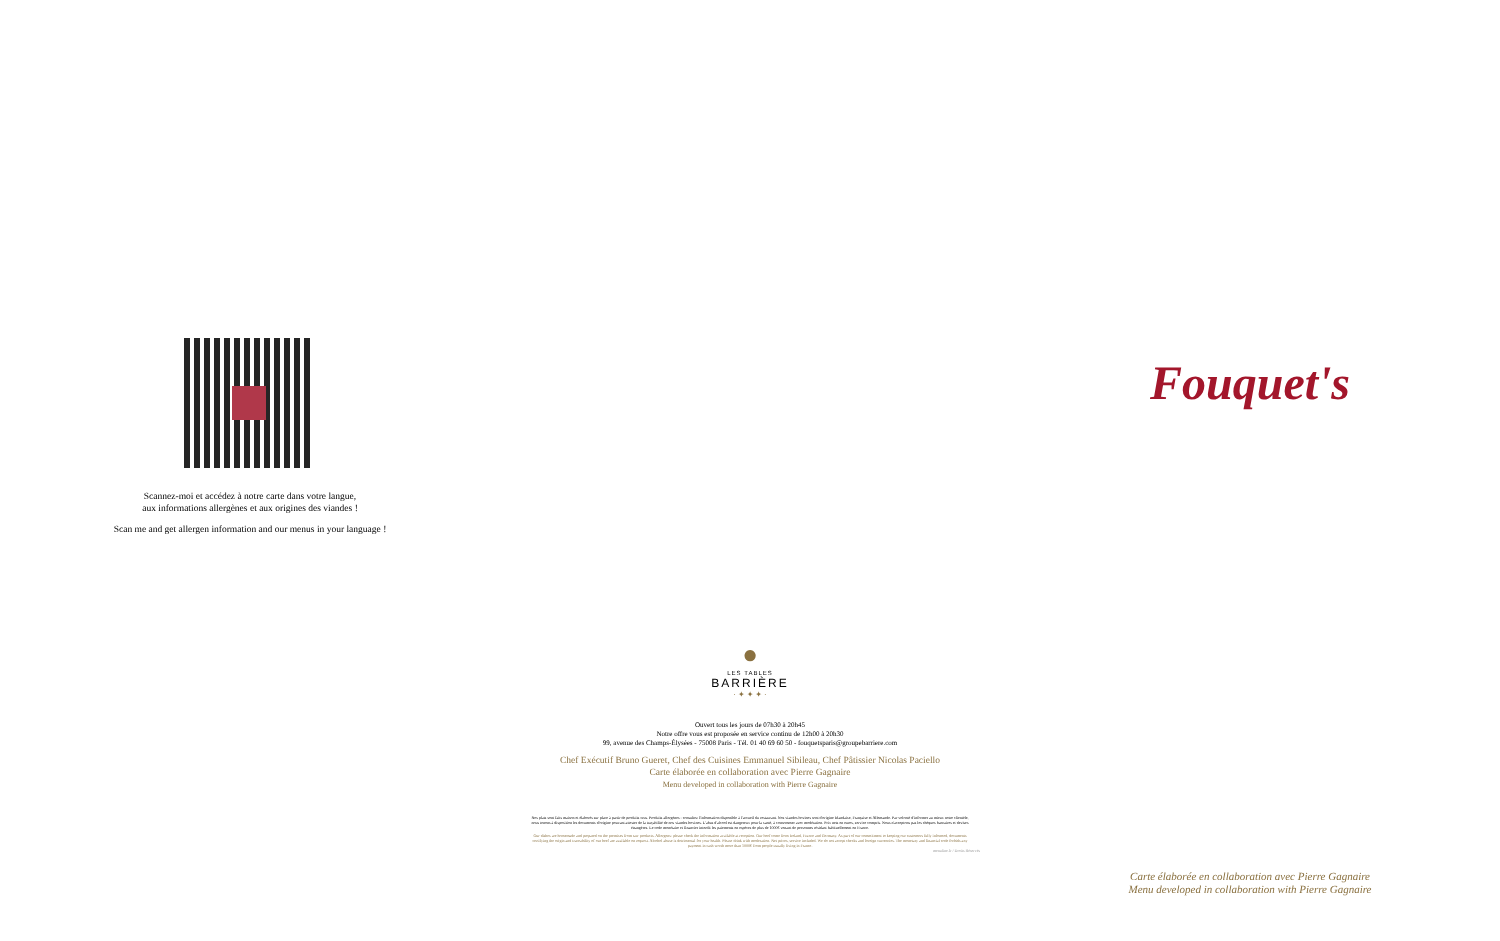Scannez-moi et accédez à notre carte dans votre langue,
aux informations allergènes et aux origines des viandes !
Scan me and get allergen information and our menus in your language !
●
LES TABLES
BARRIÈRE
· ✦ ✦ ✦ ·
Ouvert tous les jours de 07h30 à 20h45
Notre offre vous est proposée en service continu de 12h00 à 20h30
99, avenue des Champs-Élysées - 75008 Paris - Tél. 01 40 69 60 50 - fouquetsparis@groupebarriere.com
Chef Exécutif Bruno Gueret, Chef des Cuisines Emmanuel Sibileau, Chef Pâtissier Nicolas Paciello
Carte élaborée en collaboration avec Pierre Gagnaire
Menu developed in collaboration with Pierre Gagnaire
Nos plats sont faits maison et élaborés sur place à partir de produits crus. Produits allergènes : consultez l'information disponible à l'accueil du restaurant. Nos viandes bovines sont d'origine Irlandaise, Française et Allemande. Par volonté d'informer au mieux notre clientèle, nous tenons à disposition les documents d'origine pouvant attester de la traçabilité de nos viandes bovines. L'abus d'alcool est dangereux pour la santé, à consommer avec modération. Prix nets en euros, service compris. Nous n'acceptons pas les chèques bancaires et devises étrangères. Le code monétaire et financier interdit les paiements en espèces de plus de 1000€ venant de personnes résidant habituellement en France.
Our dishes are homemade and prepared on the premises from raw products. Allergens: please check the information available at reception. Our beef come from Ireland, France and Germany. As part of our commitment to keeping our customers fully informed, documents certifying the origin and traceability of our beef are available on request. Alcohol abuse is detrimental for your health. Please drink with moderation. Net prices, service included. We do not accept checks and foreign currencies. The monetary and financial code forbids any payment in cash worth more than 1000€ from people usually living in France.
menuline.fr / Droits Réservés
Fouquet's
Carte élaborée en collaboration avec Pierre Gagnaire
Menu developed in collaboration with Pierre Gagnaire